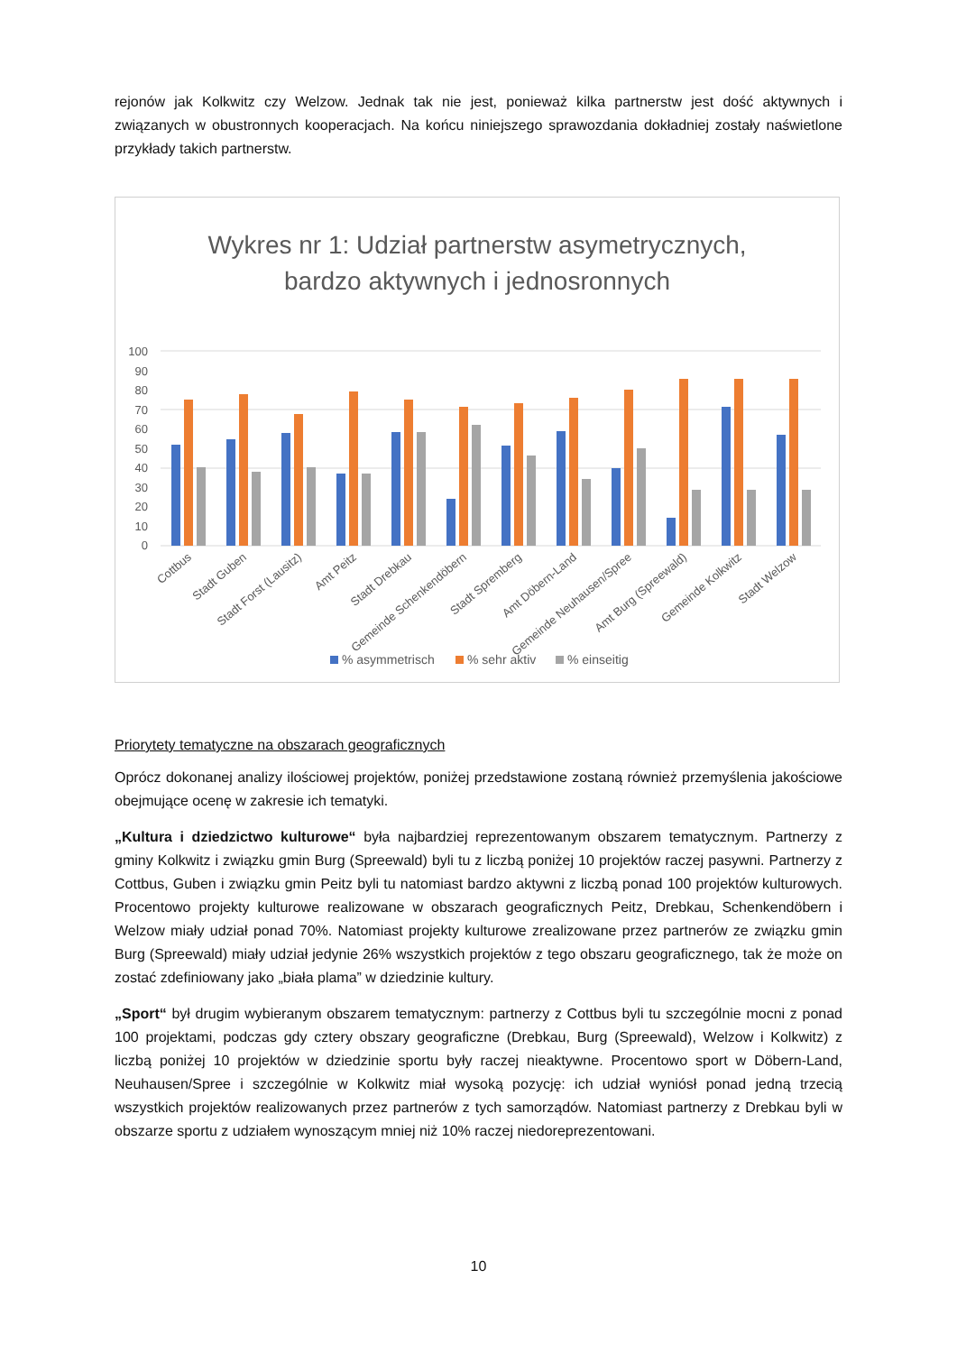rejonów jak Kolkwitz czy Welzow. Jednak tak nie jest, ponieważ kilka partnerstw jest dość aktywnych i związanych w obustronnych kooperacjach. Na końcu niniejszego sprawozdania dokładniej zostały naświetlone przykłady takich partnerstw.
Wykres nr 1: Udział partnerstw asymetrycznych,
bardzo aktywnych i jednosronnych
100
90
80
70
60
50
40
30
20
10
0
Cottbus
Stadt Guben
Stadt Forst (Lausitz)
Amt Peitz
Stadt Drebkau
Gemeinde Schenkendöbern
Stadt Spremberg
Amt Döbern-Land
Gemeinde Neuhausen/Spree
Amt Burg (Spreewald)
Gemeinde Kolkwitz
Stadt Welzow
% asymmetrisch
% sehr aktiv
% einseitig
Priorytety tematyczne na obszarach geograficznych
Oprócz dokonanej analizy ilościowej projektów, poniżej przedstawione zostaną również przemyślenia jakościowe obejmujące ocenę w zakresie ich tematyki.
„Kultura i dziedzictwo kulturowe“ była najbardziej reprezentowanym obszarem tematycznym. Partnerzy z gminy Kolkwitz i związku gmin Burg (Spreewald) byli tu z liczbą poniżej 10 projektów raczej pasywni. Partnerzy z Cottbus, Guben i związku gmin Peitz byli tu natomiast bardzo aktywni z liczbą ponad 100 projektów kulturowych. Procentowo projekty kulturowe realizowane w obszarach geograficznych Peitz, Drebkau, Schenkendöbern i Welzow miały udział ponad 70%. Natomiast projekty kulturowe zrealizowane przez partnerów ze związku gmin Burg (Spreewald) miały udział jedynie 26% wszystkich projektów z tego obszaru geograficznego, tak że może on zostać zdefiniowany jako „biała plama” w dziedzinie kultury.
„Sport“ był drugim wybieranym obszarem tematycznym: partnerzy z Cottbus byli tu szczególnie mocni z ponad 100 projektami, podczas gdy cztery obszary geograficzne (Drebkau, Burg (Spreewald), Welzow i Kolkwitz) z liczbą poniżej 10 projektów w dziedzinie sportu były raczej nieaktywne. Procentowo sport w Döbern-Land, Neuhausen/Spree i szczególnie w Kolkwitz miał wysoką pozycję: ich udział wyniósł ponad jedną trzecią wszystkich projektów realizowanych przez partnerów z tych samorządów. Natomiast partnerzy z Drebkau byli w obszarze sportu z udziałem wynoszącym mniej niż 10% raczej niedoreprezentowani.
10